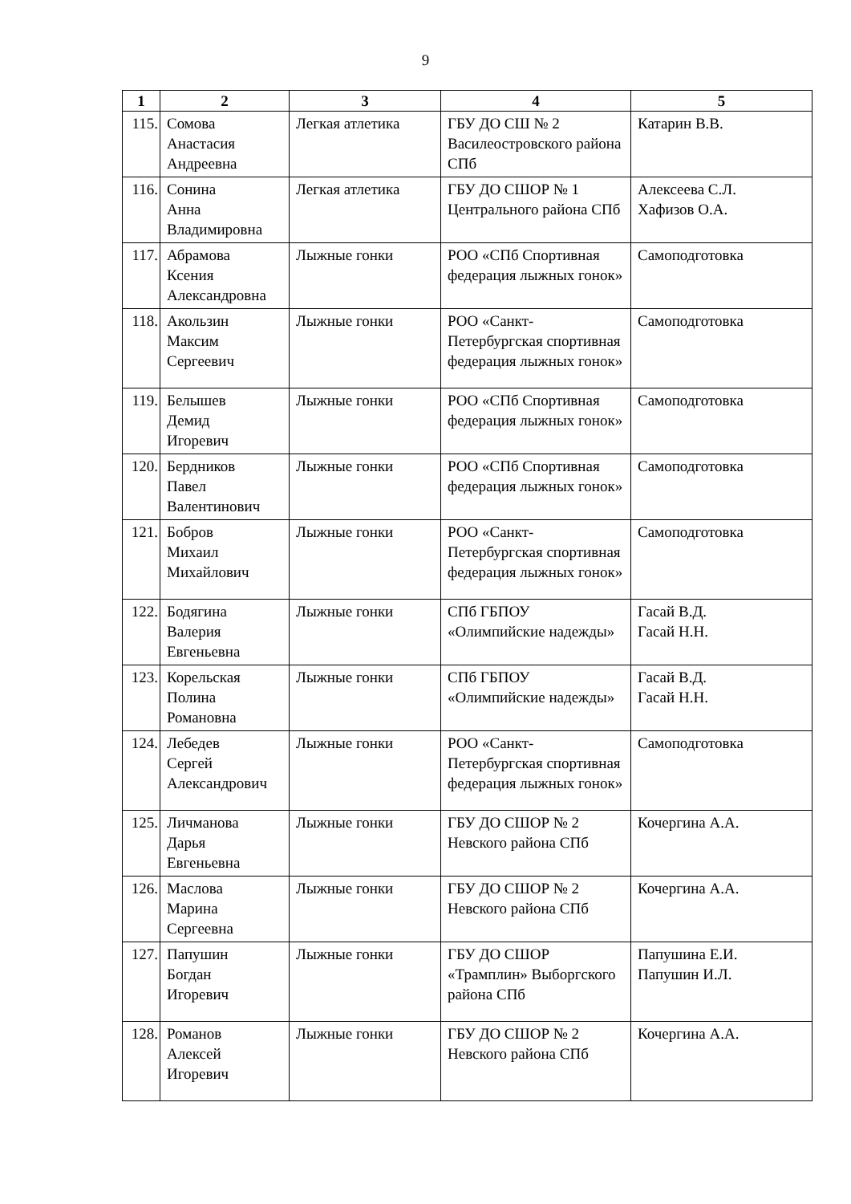9
| 1 | 2 | 3 | 4 | 5 |
| --- | --- | --- | --- | --- |
| 115. | Сомова Анастасия Андреевна | Легкая атлетика | ГБУ ДО СШ № 2 Василеостровского района СПб | Катарин В.В. |
| 116. | Сонина Анна Владимировна | Легкая атлетика | ГБУ ДО СШОР № 1 Центрального района СПб | Алексеева С.Л. Хафизов О.А. |
| 117. | Абрамова Ксения Александровна | Лыжные гонки | РОО «СПб Спортивная федерация лыжных гонок» | Самоподготовка |
| 118. | Акользин Максим Сергеевич | Лыжные гонки | РОО «Санкт-Петербургская спортивная федерация лыжных гонок» | Самоподготовка |
| 119. | Белышев Демид Игоревич | Лыжные гонки | РОО «СПб Спортивная федерация лыжных гонок» | Самоподготовка |
| 120. | Бердников Павел Валентинович | Лыжные гонки | РОО «СПб Спортивная федерация лыжных гонок» | Самоподготовка |
| 121. | Бобров Михаил Михайлович | Лыжные гонки | РОО «Санкт-Петербургская спортивная федерация лыжных гонок» | Самоподготовка |
| 122. | Бодягина Валерия Евгеньевна | Лыжные гонки | СПб ГБПОУ «Олимпийские надежды» | Гасай В.Д. Гасай Н.Н. |
| 123. | Корельская Полина Романовна | Лыжные гонки | СПб ГБПОУ «Олимпийские надежды» | Гасай В.Д. Гасай Н.Н. |
| 124. | Лебедев Сергей Александрович | Лыжные гонки | РОО «Санкт-Петербургская спортивная федерация лыжных гонок» | Самоподготовка |
| 125. | Личманова Дарья Евгеньевна | Лыжные гонки | ГБУ ДО СШОР № 2 Невского района СПб | Кочергина А.А. |
| 126. | Маслова Марина Сергеевна | Лыжные гонки | ГБУ ДО СШОР № 2 Невского района СПб | Кочергина А.А. |
| 127. | Папушин Богдан Игоревич | Лыжные гонки | ГБУ ДО СШОР «Трамплин» Выборгского района СПб | Папушина Е.И. Папушин И.Л. |
| 128. | Романов Алексей Игоревич | Лыжные гонки | ГБУ ДО СШОР № 2 Невского района СПб | Кочергина А.А. |